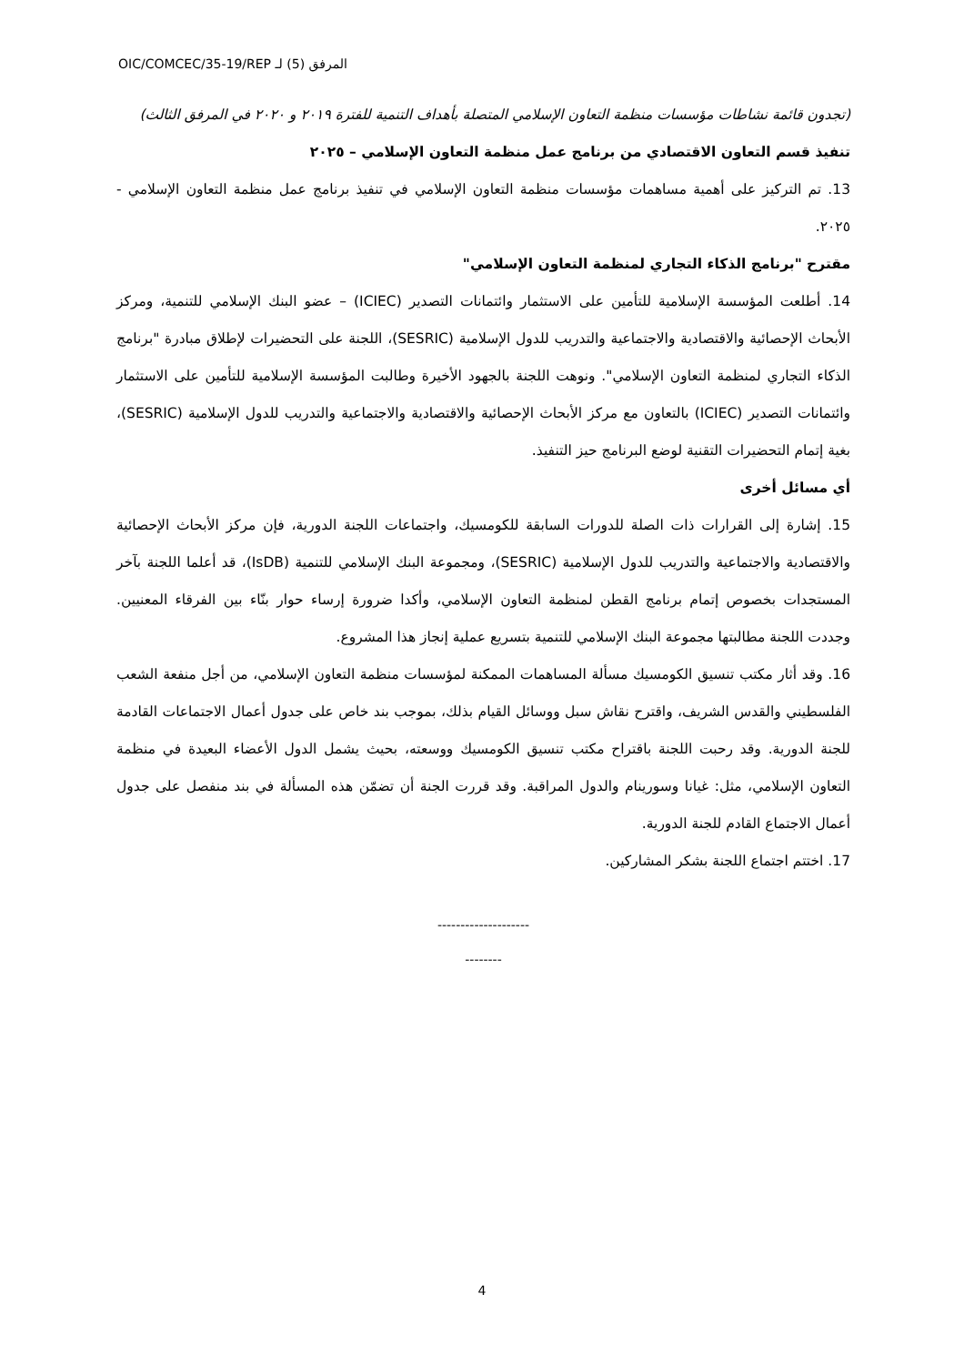OIC/COMCEC/35-19/REP ‏المرفق (5) لـ
(تجدون قائمة نشاطات مؤسسات منظمة التعاون الإسلامي المتصلة بأهداف التنمية للفترة ٢٠١٩ و ٢٠٢٠ في المرفق الثالث)
تنفيذ قسم التعاون الاقتصادي من برنامج عمل منظمة التعاون الإسلامي – ٢٠٢٥
13. تم التركيز على أهمية مساهمات مؤسسات منظمة التعاون الإسلامي في تنفيذ برنامج عمل منظمة التعاون الإسلامي - ٢٠٢٥.
مقترح "برنامج الذكاء التجاري لمنظمة التعاون الإسلامي"
14. أطلعت المؤسسة الإسلامية للتأمين على الاستثمار وائتمانات التصدير (ICIEC) – عضو البنك الإسلامي للتنمية، ومركز الأبحاث الإحصائية والاقتصادية والاجتماعية والتدريب للدول الإسلامية (SESRIC)، اللجنة على التحضيرات لإطلاق مبادرة "برنامج الذكاء التجاري لمنظمة التعاون الإسلامي". ونوهت اللجنة بالجهود الأخيرة وطالبت المؤسسة الإسلامية للتأمين على الاستثمار وائتمانات التصدير (ICIEC) بالتعاون مع مركز الأبحاث الإحصائية والاقتصادية والاجتماعية والتدريب للدول الإسلامية (SESRIC)، بغية إتمام التحضيرات التقنية لوضع البرنامج حيز التنفيذ.
أي مسائل أخرى
15. إشارة إلى القرارات ذات الصلة للدورات السابقة للكومسيك، واجتماعات اللجنة الدورية، فإن مركز الأبحاث الإحصائية والاقتصادية والاجتماعية والتدريب للدول الإسلامية (SESRIC)، ومجموعة البنك الإسلامي للتنمية (IsDB)، قد أعلما اللجنة بآخر المستجدات بخصوص إتمام برنامج القطن لمنظمة التعاون الإسلامي، وأكدا ضرورة إرساء حوار بنّاء بين الفرقاء المعنيين. وجددت اللجنة مطالبتها مجموعة البنك الإسلامي للتنمية بتسريع عملية إنجاز هذا المشروع.
16. وقد أثار مكتب تنسيق الكومسيك مسألة المساهمات الممكنة لمؤسسات منظمة التعاون الإسلامي، من أجل منفعة الشعب الفلسطيني والقدس الشريف، واقترح نقاش سبل ووسائل القيام بذلك، بموجب بند خاص على جدول أعمال الاجتماعات القادمة للجنة الدورية. وقد رحبت اللجنة باقتراح مكتب تنسيق الكومسيك ووسعته، بحيث يشمل الدول الأعضاء البعيدة في منظمة التعاون الإسلامي، مثل: غيانا وسورينام والدول المراقبة. وقد قررت الجنة أن تضمّن هذه المسألة في بند منفصل على جدول أعمال الاجتماع القادم للجنة الدورية.
17. اختتم اجتماع اللجنة بشكر المشاركين.
--------------------
--------
4